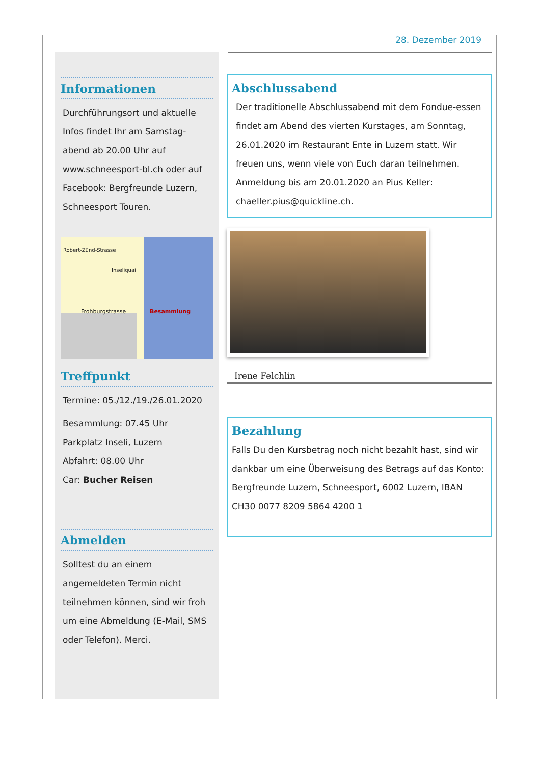Informationen
Durchführungsort und aktuelle Infos findet Ihr am Samstag-abend ab 20.00 Uhr auf www.schneesport-bl.ch oder auf Facebook: Bergfreunde Luzern, Schneesport Touren.
Frohburgstrasse Besammlung
Inseliquai
Robert-Zünd-Strasse
Treffpunkt
Termine: 05./12./19./26.01.2020
Besammlung: 07.45 Uhr
Parkplatz Inseli, Luzern
Abfahrt: 08.00 Uhr
Car: Bucher Reisen
Abmelden
Solltest du an einem angemeldeten Termin nicht teilnehmen können, sind wir froh um eine Abmeldung (E-Mail, SMS oder Telefon). Merci.
28. Dezember 2019
Abschlussabend
Der traditionelle Abschlussabend mit dem Fondue-essen findet am Abend des vierten Kurstages, am Sonntag, 26.01.2020 im Restaurant Ente in Luzern statt. Wir freuen uns, wenn viele von Euch daran teilnehmen. Anmeldung bis am 20.01.2020 an Pius Keller: chaeller.pius@quickline.ch.
Irene Felchlin
Bezahlung
Falls Du den Kursbetrag noch nicht bezahlt hast, sind wir dankbar um eine Überweisung des Betrags auf das Konto: Bergfreunde Luzern, Schneesport, 6002 Luzern, IBAN CH30 0077 8209 5864 4200 1